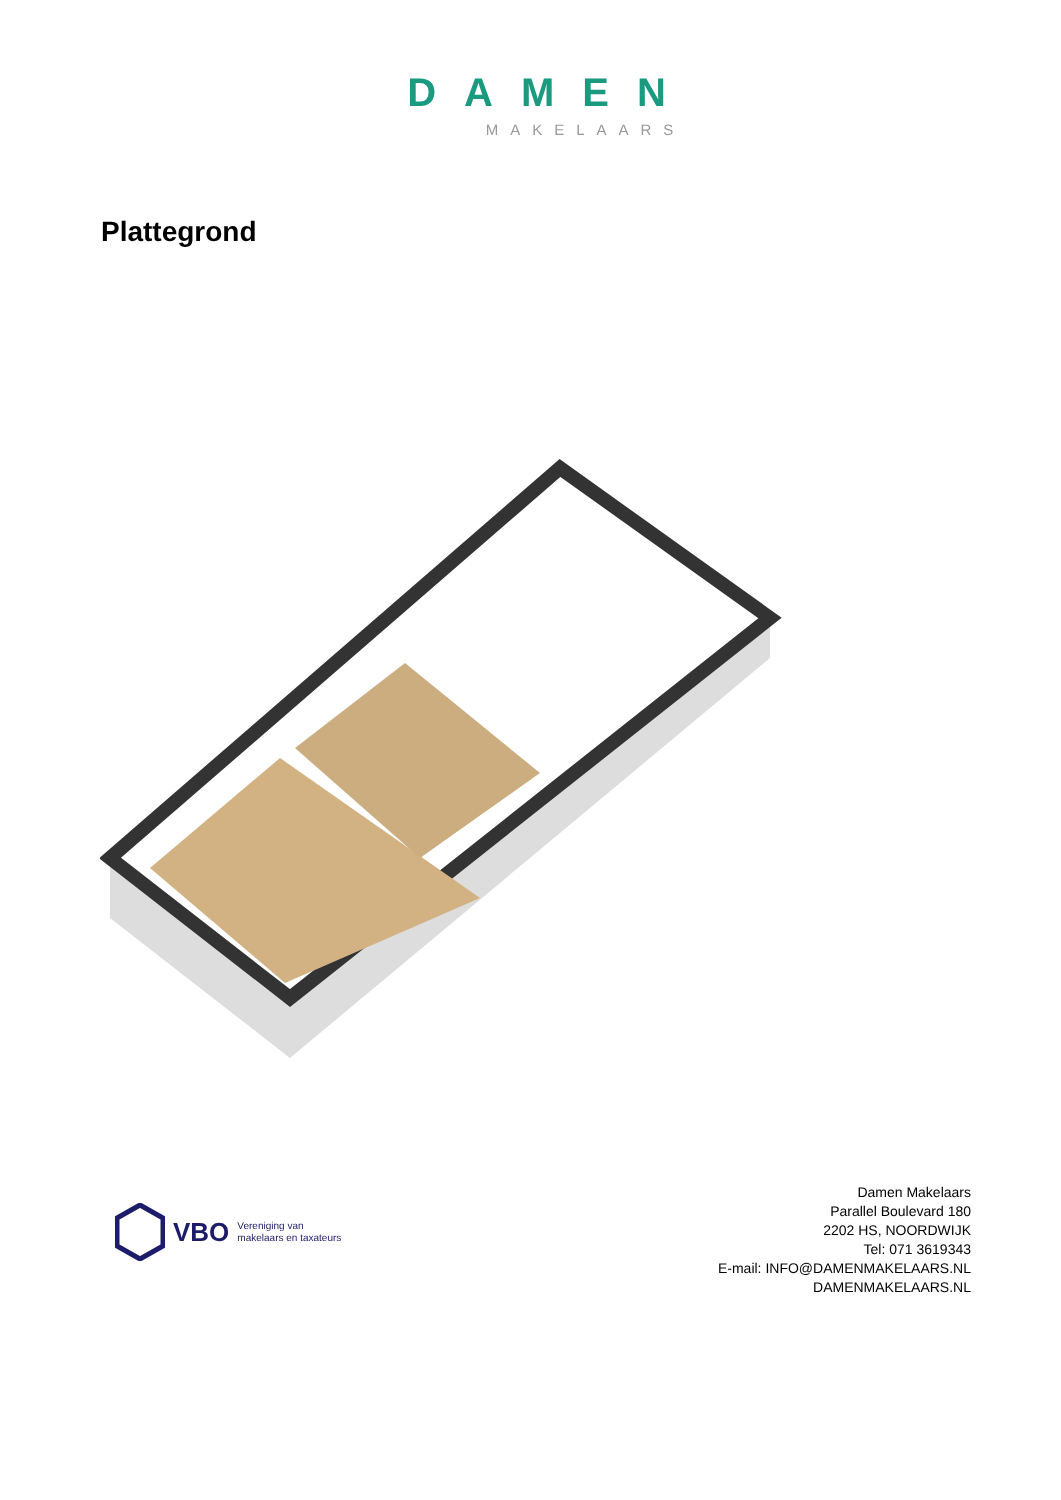DAMEN
MAKELAARS
Plattegrond
VBO Vereniging van
makelaars en taxateurs
Damen Makelaars
Parallel Boulevard 180
2202 HS, NOORDWIJK
Tel: 071 3619343
E-mail: INFO@DAMENMAKELAARS.NL
DAMENMAKELAARS.NL